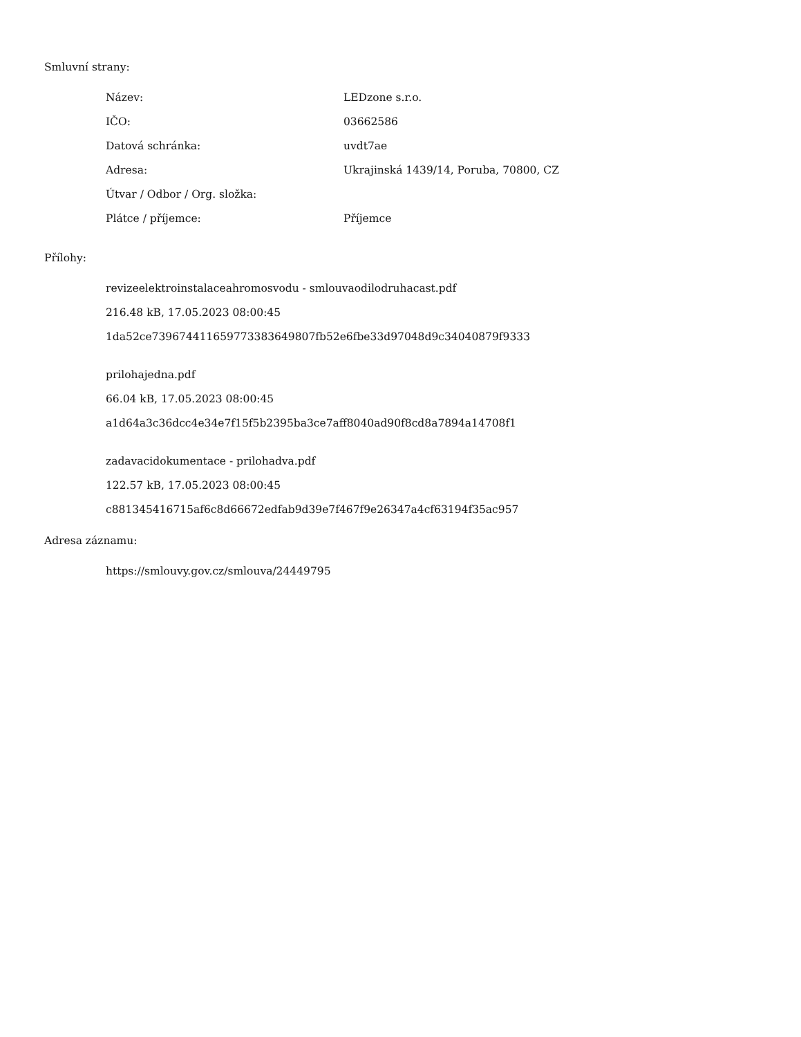Smluvní strany:
| Název: | LEDzone s.r.o. |
| IČO: | 03662586 |
| Datová schránka: | uvdt7ae |
| Adresa: | Ukrajinská 1439/14, Poruba, 70800, CZ |
| Útvar / Odbor / Org. složka: | |
| Plátce / příjemce: | Příjemce |
Přílohy:
revizeelektroinstalaceahromosvodu - smlouvaodilodruhacast.pdf
216.48 kB, 17.05.2023 08:00:45
1da52ce7396744116597733836498​07fb52e6fbe33d97048d9c34040879f9333
prilohajedna.pdf
66.04 kB, 17.05.2023 08:00:45
a1d64a3c36dcc4e34e7f15f5b2395ba3ce7aff8040ad90f8cd8a7894a14708f1
zadavacidokumentace - prilohadva.pdf
122.57 kB, 17.05.2023 08:00:45
c881345416715af6c8d66672edfab9d39e7f467f9e26347a4cf63194f35ac957
Adresa záznamu:
https://smlouvy.gov.cz/smlouva/24449795